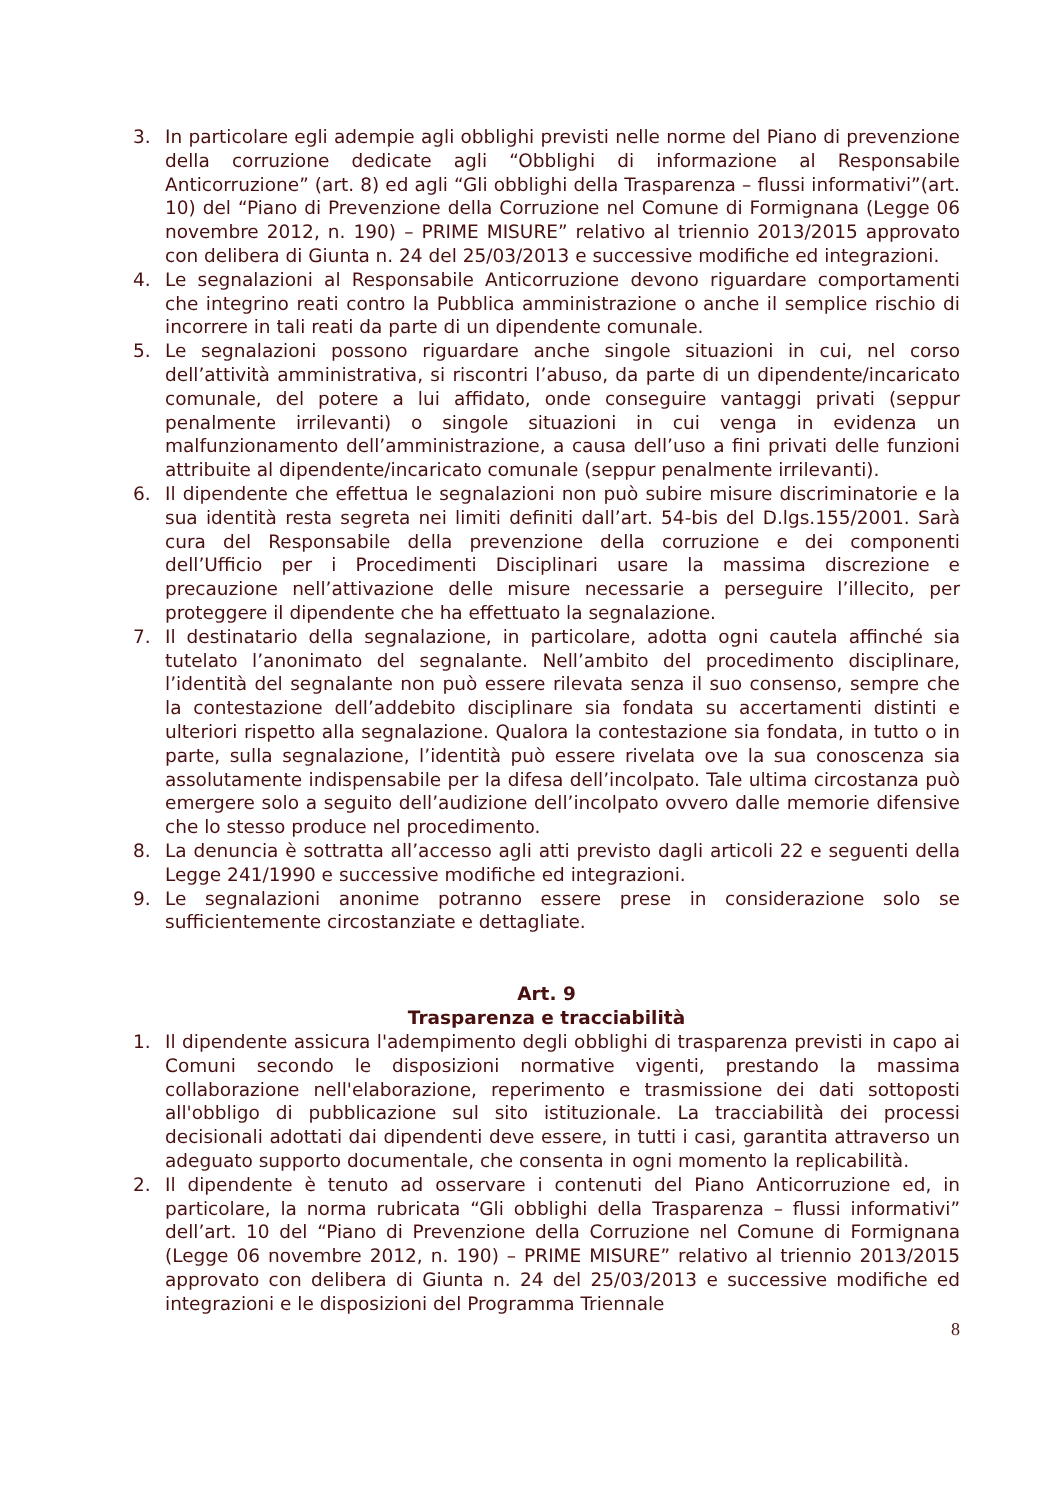3. In particolare egli adempie agli obblighi previsti nelle norme del Piano di prevenzione della corruzione dedicate agli “Obblighi di informazione al Responsabile Anticorruzione” (art. 8) ed agli “Gli obblighi della Trasparenza – flussi informativi”(art. 10) del “Piano di Prevenzione della Corruzione nel Comune di Formignana (Legge 06 novembre 2012, n. 190) – PRIME MISURE” relativo al triennio 2013/2015 approvato con delibera di Giunta n. 24 del 25/03/2013 e successive modifiche ed integrazioni.
4. Le segnalazioni al Responsabile Anticorruzione devono riguardare comportamenti che integrino reati contro la Pubblica amministrazione o anche il semplice rischio di incorrere in tali reati da parte di un dipendente comunale.
5. Le segnalazioni possono riguardare anche singole situazioni in cui, nel corso dell’attività amministrativa, si riscontri l’abuso, da parte di un dipendente/incaricato comunale, del potere a lui affidato, onde conseguire vantaggi privati (seppur penalmente irrilevanti) o singole situazioni in cui venga in evidenza un malfunzionamento dell’amministrazione, a causa dell’uso a fini privati delle funzioni attribuite al dipendente/incaricato comunale (seppur penalmente irrilevanti).
6. Il dipendente che effettua le segnalazioni non può subire misure discriminatorie e la sua identità resta segreta nei limiti definiti dall’art. 54-bis del D.lgs.155/2001. Sarà cura del Responsabile della prevenzione della corruzione e dei componenti dell’Ufficio per i Procedimenti Disciplinari usare la massima discrezione e precauzione nell’attivazione delle misure necessarie a perseguire l’illecito, per proteggere il dipendente che ha effettuato la segnalazione.
7. Il destinatario della segnalazione, in particolare, adotta ogni cautela affinché sia tutelato l’anonimato del segnalante. Nell’ambito del procedimento disciplinare, l’identità del segnalante non può essere rilevata senza il suo consenso, sempre che la contestazione dell’addebito disciplinare sia fondata su accertamenti distinti e ulteriori rispetto alla segnalazione. Qualora la contestazione sia fondata, in tutto o in parte, sulla segnalazione, l’identità può essere rivelata ove la sua conoscenza sia assolutamente indispensabile per la difesa dell’incolpato. Tale ultima circostanza può emergere solo a seguito dell’audizione dell’incolpato ovvero dalle memorie difensive che lo stesso produce nel procedimento.
8. La denuncia è sottratta all’accesso agli atti previsto dagli articoli 22 e seguenti della Legge 241/1990 e successive modifiche ed integrazioni.
9. Le segnalazioni anonime potranno essere prese in considerazione solo se sufficientemente circostanziate e dettagliate.
Art. 9
Trasparenza e tracciabilità
1. Il dipendente assicura l'adempimento degli obblighi di trasparenza previsti in capo ai Comuni secondo le disposizioni normative vigenti, prestando la massima collaborazione nell'elaborazione, reperimento e trasmissione dei dati sottoposti all'obbligo di pubblicazione sul sito istituzionale. La tracciabilità dei processi decisionali adottati dai dipendenti deve essere, in tutti i casi, garantita attraverso un adeguato supporto documentale, che consenta in ogni momento la replicabilità.
2. Il dipendente è tenuto ad osservare i contenuti del Piano Anticorruzione ed, in particolare, la norma rubricata “Gli obblighi della Trasparenza – flussi informativi” dell’art. 10 del “Piano di Prevenzione della Corruzione nel Comune di Formignana (Legge 06 novembre 2012, n. 190) – PRIME MISURE” relativo al triennio 2013/2015 approvato con delibera di Giunta n. 24 del 25/03/2013 e successive modifiche ed integrazioni e le disposizioni del Programma Triennale
8